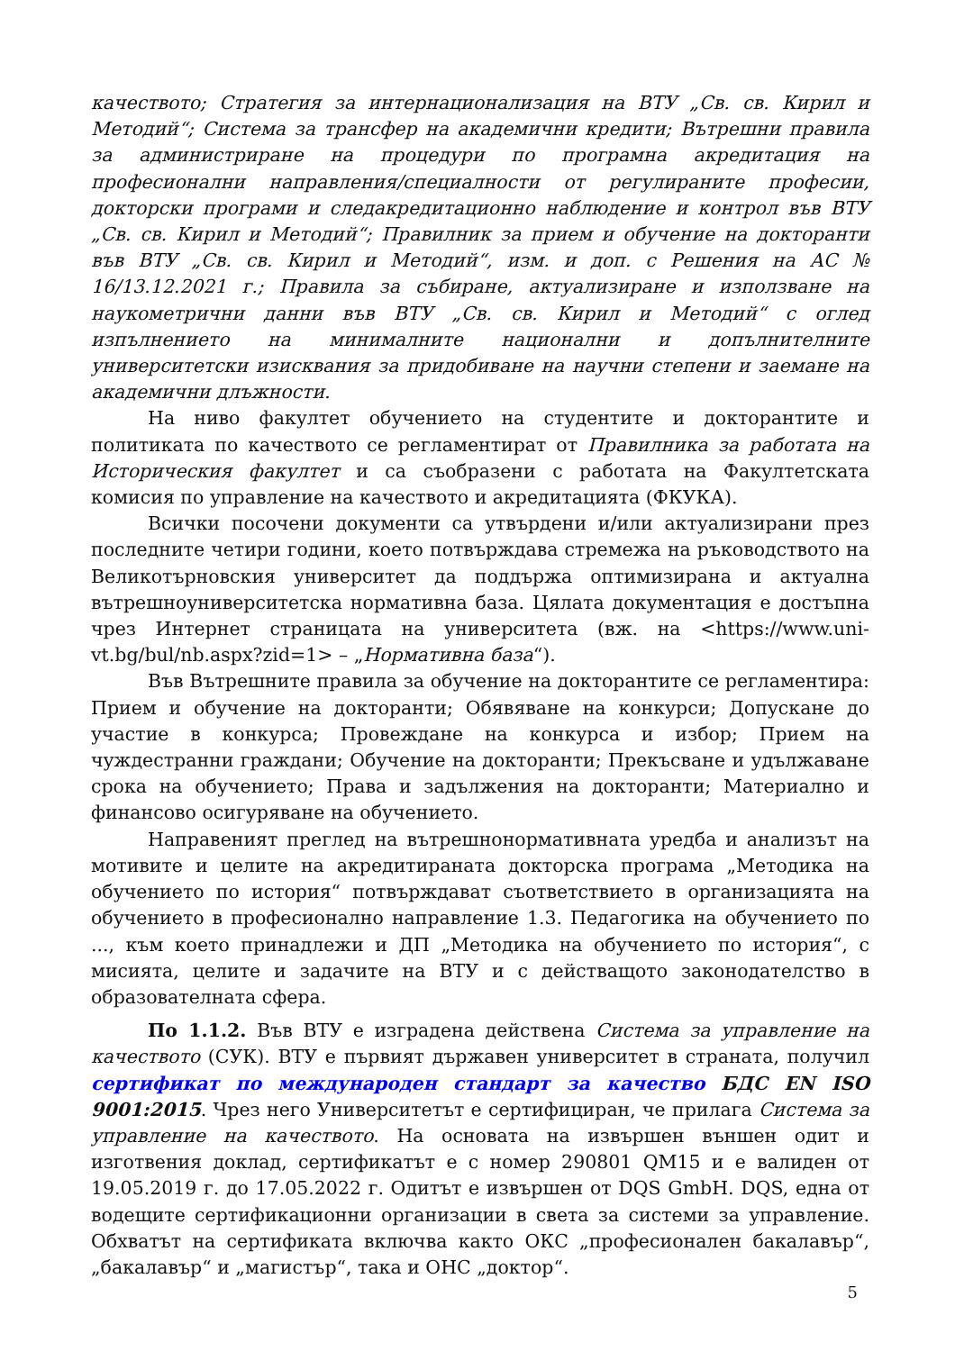качеството; Стратегия за интернационализация на ВТУ „Св. св. Кирил и Методий“; Система за трансфер на академични кредити; Вътрешни правила за администриране на процедури по програмна акредитация на професионални направления/специалности от регулираните професии, докторски програми и следакредитационно наблюдение и контрол във ВТУ „Св. св. Кирил и Методий“; Правилник за прием и обучение на докторанти във ВТУ „Св. св. Кирил и Методий“, изм. и доп. с Решения на АС № 16/13.12.2021 г.; Правила за събиране, актуализиране и използване на наукометрични данни във ВТУ „Св. св. Кирил и Методий“ с оглед изпълнението на минималните национални и допълнителните университетски изисквания за придобиване на научни степени и заемане на академични длъжности.
На ниво факултет обучението на студентите и докторантите и политиката по качеството се регламентират от Правилника за работата на Историческия факултет и са съобразени с работата на Факултетската комисия по управление на качеството и акредитацията (ФКУКА).
Всички посочени документи са утвърдени и/или актуализирани през последните четири години, което потвърждава стремежа на ръководството на Великотърновския университет да поддържа оптимизирана и актуална вътрешноуниверситетска нормативна база. Цялата документация е достъпна чрез Интернет страницата на университета (вж. на <https://www.uni-vt.bg/bul/nb.aspx?zid=1> – „Нормативна база“).
Във Вътрешните правила за обучение на докторантите се регламентира: Прием и обучение на докторанти; Обявяване на конкурси; Допускане до участие в конкурса; Провеждане на конкурса и избор; Прием на чуждестранни граждани; Обучение на докторанти; Прекъсване и удължаване срока на обучението; Права и задължения на докторанти; Материално и финансово осигуряване на обучението.
Направеният преглед на вътрешнонормативната уредба и анализът на мотивите и целите на акредитираната докторска програма „Методика на обучението по история“ потвърждават съответствието в организацията на обучението в професионално направление 1.3. Педагогика на обучението по ..., към което принадлежи и ДП „Методика на обучението по история“, с мисията, целите и задачите на ВТУ и с действащото законодателство в образователната сфера.
По 1.1.2. Във ВТУ е изградена действена Система за управление на качеството (СУК). ВТУ е първият държавен университет в страната, получил сертификат по международен стандарт за качество БДС EN ISO 9001:2015. Чрез него Университетът е сертифициран, че прилага Система за управление на качеството. На основата на извършен външен одит и изготвения доклад, сертификатът е с номер 290801 QM15 и е валиден от 19.05.2019 г. до 17.05.2022 г. Одитът е извършен от DQS GmbH. DQS, една от водещите сертификационни организации в света за системи за управление. Обхватът на сертификата включва както ОКС „професионален бакалавър“, „бакалавър“ и „магистър“, така и ОНС „доктор“.
5